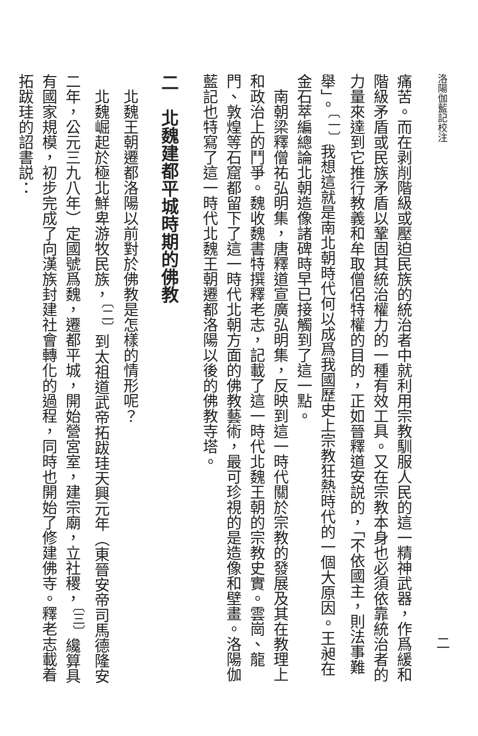洛陽伽藍記校注 二
痛苦。而在剥削階級或壓迫民族的統治者中就利用宗教馴服人民的這一精神武器，作爲緩和階級矛盾或民族矛盾以鞏固其統治權力的一種有效工具。又在宗教本身也必須依靠統治者的力量來達到它推行教義和牟取僧侶特權的目的，正如晉釋道安説的，「不依國主，則法事難舉」。<sup>〔一〕</sup>我想這就是南北朝時代何以成爲我國歷史上宗教狂熱時代的一個大原因。王昶在金石萃編總論北朝造像諸碑時早已接觸到了這一點。
　南朝梁釋僧祐弘明集，唐釋道宣廣弘明集，反映到這一時代關於宗教的發展及其在教理上和政治上的鬥爭。魏收魏書特撰釋老志，記載了這一時代北魏王朝的宗教史實。雲崗、龍門、敦煌等石窟都留下了這一時代北朝方面的佛教藝術，最可珍視的是造像和壁畫。洛陽伽藍記也特寫了這一時代北魏王朝遷都洛陽以後的佛教寺塔。
二　北魏建都平城時期的佛教
　北魏王朝遷都洛陽以前對於佛教是怎樣的情形呢？
　北魏崛起於極北鮮卑游牧民族，<sup>〔二〕</sup>到太祖道武帝拓跋珪天興元年（東晉安帝司馬德隆安二年，公元三九八年）定國號爲魏，遷都平城，開始營宮室，建宗廟，立社稷，<sup>〔三〕</sup>纔算具有國家規模，初步完成了向漢族封建社會轉化的過程，同時也開始了修建佛寺。釋老志載着拓跋珪的詔書説：